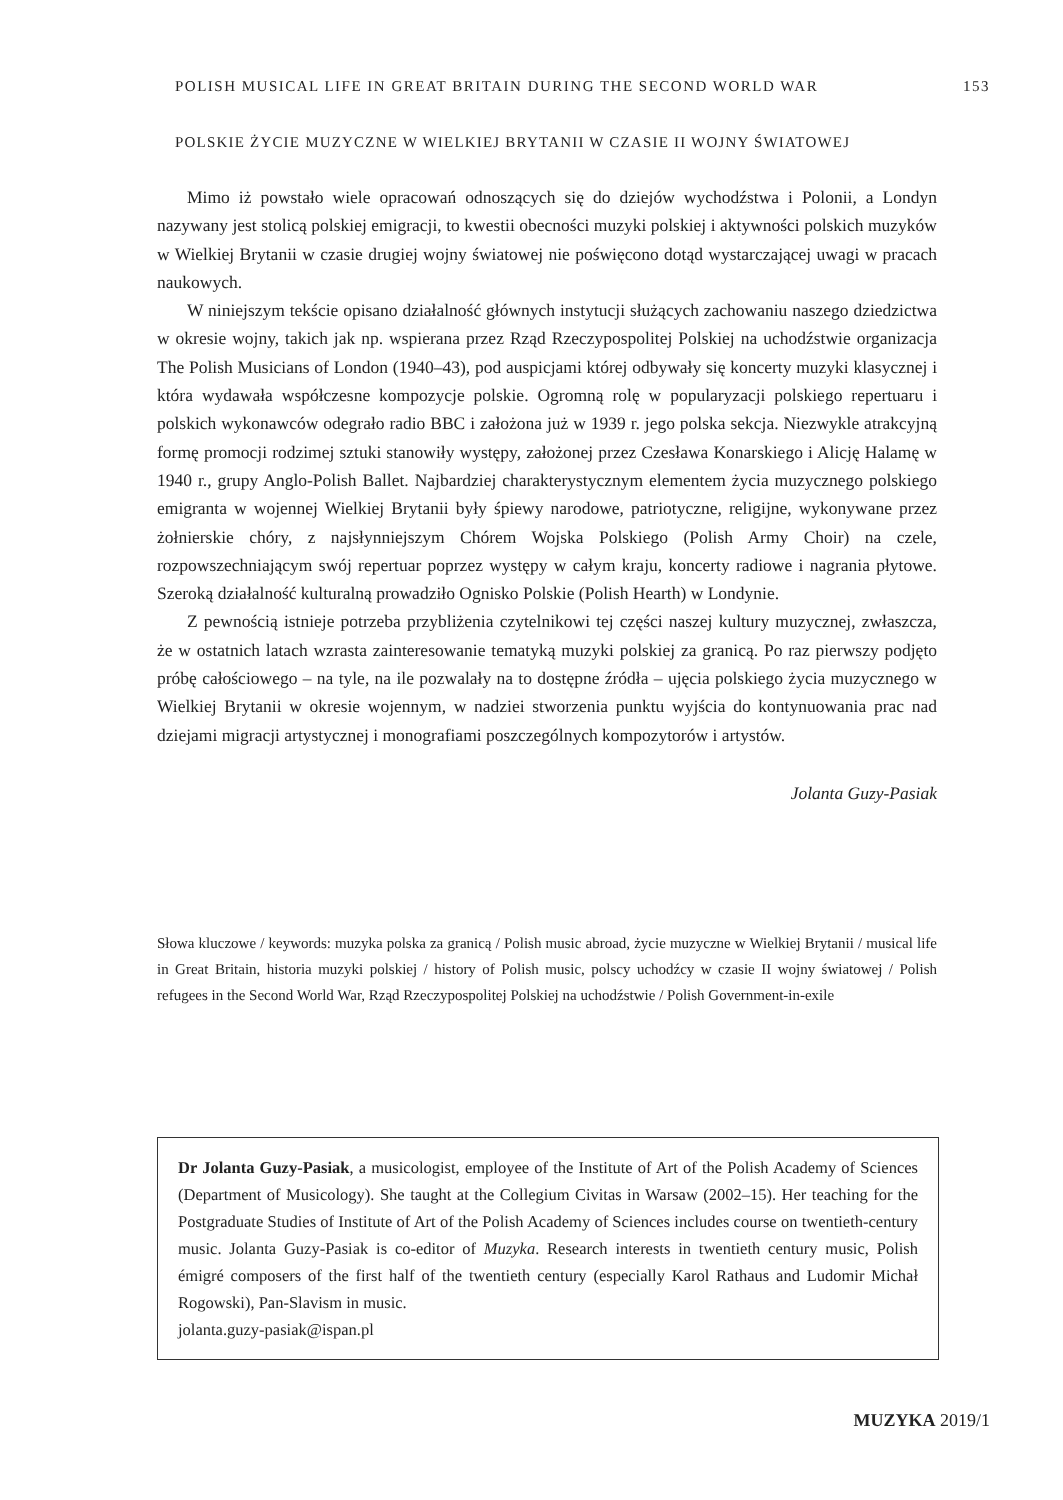POLISH MUSICAL LIFE IN GREAT BRITAIN DURING THE SECOND WORLD WAR 153
POLSKIE ŻYCIE MUZYCZNE W WIELKIEJ BRYTANII W CZASIE II WOJNY ŚWIATOWEJ
Mimo iż powstało wiele opracowań odnoszących się do dziejów wychodźstwa i Polonii, a Londyn nazywany jest stolicą polskiej emigracji, to kwestii obecności muzyki polskiej i aktywności polskich muzyków w Wielkiej Brytanii w czasie drugiej wojny światowej nie poświęcono dotąd wystarczającej uwagi w pracach naukowych.
W niniejszym tekście opisano działalność głównych instytucji służących zachowaniu naszego dziedzictwa w okresie wojny, takich jak np. wspierana przez Rząd Rzeczypospolitej Polskiej na uchodźstwie organizacja The Polish Musicians of London (1940–43), pod auspicjami której odbywały się koncerty muzyki klasycznej i która wydawała współczesne kompozycje polskie. Ogromną rolę w popularyzacji polskiego repertuaru i polskich wykonawców odegrało radio BBC i założona już w 1939 r. jego polska sekcja. Niezwykle atrakcyjną formę promocji rodzimej sztuki stanowiły występy, założonej przez Czesława Konarskiego i Alicję Halamę w 1940 r., grupy Anglo-Polish Ballet. Najbardziej charakterystycznym elementem życia muzycznego polskiego emigranta w wojennej Wielkiej Brytanii były śpiewy narodowe, patriotyczne, religijne, wykonywane przez żołnierskie chóry, z najsłynniejszym Chórem Wojska Polskiego (Polish Army Choir) na czele, rozpowszechniającym swój repertuar poprzez występy w całym kraju, koncerty radiowe i nagrania płytowe. Szeroką działalność kulturalną prowadziło Ognisko Polskie (Polish Hearth) w Londynie.
Z pewnością istnieje potrzeba przybliżenia czytelnikowi tej części naszej kultury muzycznej, zwłaszcza, że w ostatnich latach wzrasta zainteresowanie tematyką muzyki polskiej za granicą. Po raz pierwszy podjęto próbę całościowego – na tyle, na ile pozwalały na to dostępne źródła – ujęcia polskiego życia muzycznego w Wielkiej Brytanii w okresie wojennym, w nadziei stworzenia punktu wyjścia do kontynuowania prac nad dziejami migracji artystycznej i monografiami poszczególnych kompozytorów i artystów.
Jolanta Guzy-Pasiak
Słowa kluczowe / keywords: muzyka polska za granicą / Polish music abroad, życie muzyczne w Wielkiej Brytanii / musical life in Great Britain, historia muzyki polskiej / history of Polish music, polscy uchodźcy w czasie II wojny światowej / Polish refugees in the Second World War, Rząd Rzeczypospolitej Polskiej na uchodźstwie / Polish Government-in-exile
Dr Jolanta Guzy-Pasiak, a musicologist, employee of the Institute of Art of the Polish Academy of Sciences (Department of Musicology). She taught at the Collegium Civitas in Warsaw (2002–15). Her teaching for the Postgraduate Studies of Institute of Art of the Polish Academy of Sciences includes course on twentieth-century music. Jolanta Guzy-Pasiak is co-editor of Muzyka. Research interests in twentieth century music, Polish émigré composers of the first half of the twentieth century (especially Karol Rathaus and Ludomir Michał Rogowski), Pan-Slavism in music.
jolanta.guzy-pasiak@ispan.pl
MUZYKA 2019/1